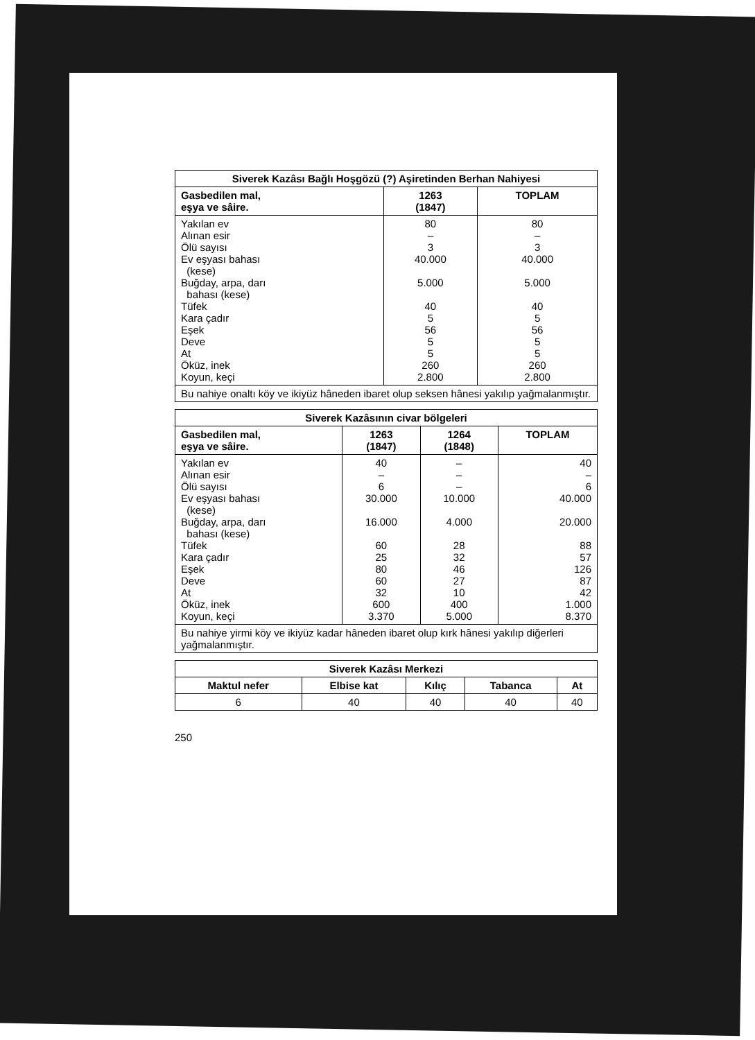| Siverek Kazâsı Bağlı Hoşgözü (?) Aşiretinden Berhan Nahiyesi | | |
| --- | --- | --- |
| Gasbedilen mal, eşya ve sâire. | 1263 (1847) | TOPLAM |
| Yakılan ev Alınan esir Ölü sayısı Ev eşyası bahası (kese) Buğday, arpa, darı bahası (kese) Tüfek Kara çadır Eşek Deve At Öküz, inek Koyun, keçi | 80 – 3 40.000 5.000 40 5 56 5 5 260 2.800 | 80 – 3 40.000 5.000 40 5 56 5 5 260 2.800 |
| Bu nahiye onaltı köy ve ikiyüz hâneden ibaret olup seksen hânesi yakılıp yağmalanmıştır. | | |
| Siverek Kazâsının civar bölgeleri | | | |
| --- | --- | --- | --- |
| Gasbedilen mal, eşya ve sâire. | 1263 (1847) | 1264 (1848) | TOPLAM |
| Yakılan ev Alınan esir Ölü sayısı Ev eşyası bahası (kese) Buğday, arpa, darı bahası (kese) Tüfek Kara çadır Eşek Deve At Öküz, inek Koyun, keçi | 40 – 6 30.000 16.000 60 25 80 60 32 600 3.370 | – – – 10.000 4.000 28 32 46 27 10 400 5.000 | 40 – 6 40.000 20.000 88 57 126 87 42 1.000 8.370 |
| Bu nahiye yirmi köy ve ikiyüz kadar hâneden ibaret olup kırk hânesi yakılıp diğerleri yağmalanmıştır. | | | |
| Siverek Kazâsı Merkezi | | | | |
| --- | --- | --- | --- | --- |
| Maktul nefer | Elbise kat | Kılıç | Tabanca | At |
| 6 | 40 | 40 | 40 | 40 |
250